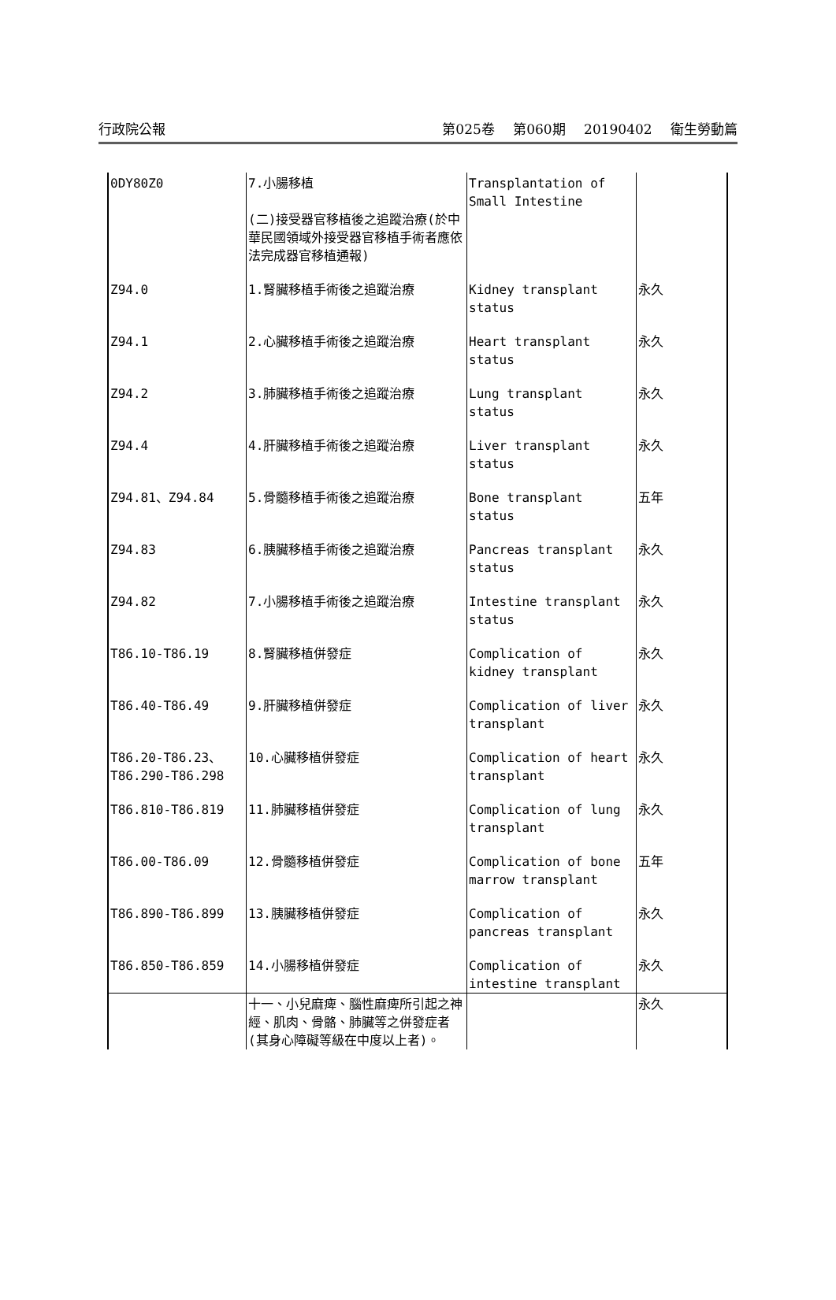行政院公報 第025卷 第060期 20190402 衛生勞動篇
| 0DY80Z0 | 7.小腸移植 (二)接受器官移植後之追蹤治療(於中華民國領域外接受器官移植手術者應依法完成器官移植通報) | Transplantation of Small Intestine | |
| Z94.0 | 1.腎臟移植手術後之追蹤治療 | Kidney transplant status | 永久 |
| Z94.1 | 2.心臟移植手術後之追蹤治療 | Heart transplant status | 永久 |
| Z94.2 | 3.肺臟移植手術後之追蹤治療 | Lung transplant status | 永久 |
| Z94.4 | 4.肝臟移植手術後之追蹤治療 | Liver transplant status | 永久 |
| Z94.81、Z94.84 | 5.骨髓移植手術後之追蹤治療 | Bone transplant status | 五年 |
| Z94.83 | 6.胰臟移植手術後之追蹤治療 | Pancreas transplant status | 永久 |
| Z94.82 | 7.小腸移植手術後之追蹤治療 | Intestine transplant status | 永久 |
| T86.10-T86.19 | 8.腎臟移植併發症 | Complication of kidney transplant | 永久 |
| T86.40-T86.49 | 9.肝臟移植併發症 | Complication of liver transplant | 永久 |
| T86.20-T86.23、 T86.290-T86.298 | 10.心臟移植併發症 | Complication of heart transplant | 永久 |
| T86.810-T86.819 | 11.肺臟移植併發症 | Complication of lung transplant | 永久 |
| T86.00-T86.09 | 12.骨髓移植併發症 | Complication of bone marrow transplant | 五年 |
| T86.890-T86.899 | 13.胰臟移植併發症 | Complication of pancreas transplant | 永久 |
| T86.850-T86.859 | 14.小腸移植併發症 | Complication of intestine transplant | 永久 |
| | 十一、小兒麻痺、腦性麻痺所引起之神經、肌肉、骨骼、肺臟等之併發症者(其身心障礙等級在中度以上者)。 | | 永久 |